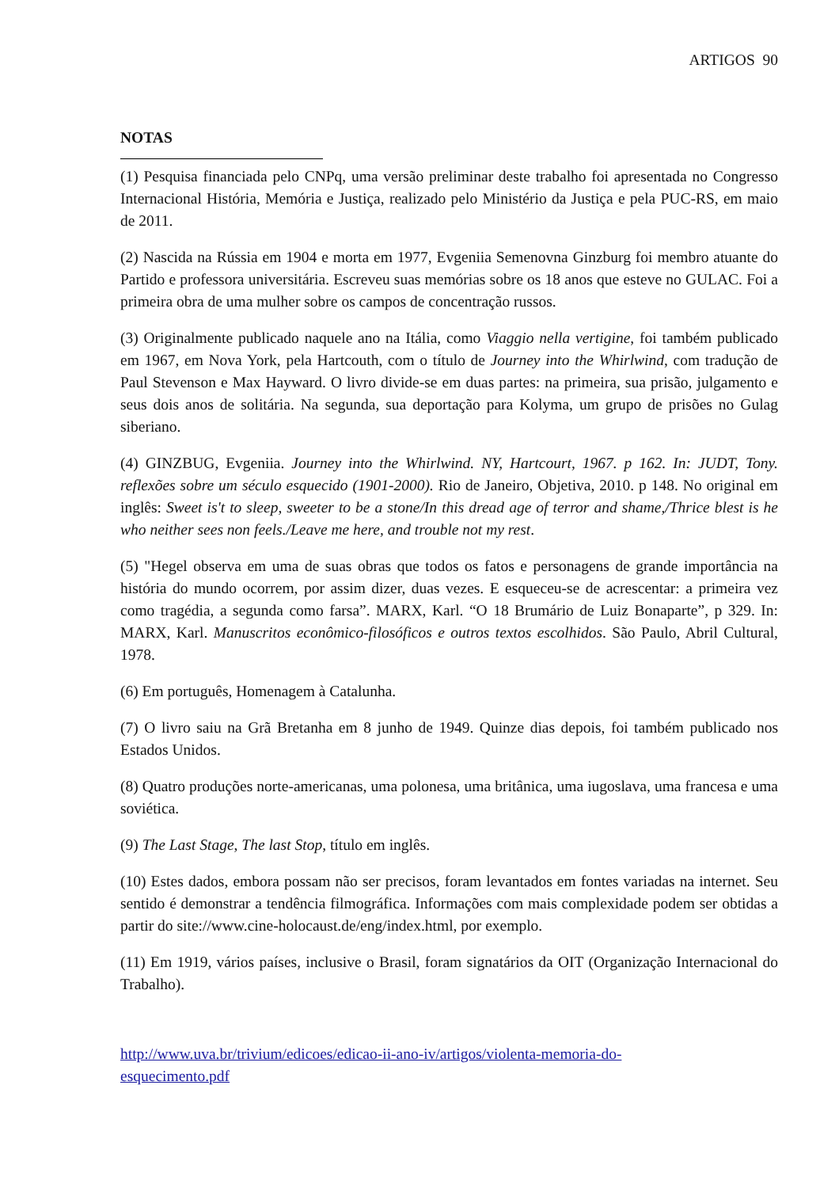ARTIGOS 90
NOTAS
(1) Pesquisa financiada pelo CNPq, uma versão preliminar deste trabalho foi apresentada no Congresso Internacional História, Memória e Justiça, realizado pelo Ministério da Justiça e pela PUC-RS, em maio de 2011.
(2) Nascida na Rússia em 1904 e morta em 1977, Evgeniia Semenovna Ginzburg foi membro atuante do Partido e professora universitária. Escreveu suas memórias sobre os 18 anos que esteve no GULAC. Foi a primeira obra de uma mulher sobre os campos de concentração russos.
(3) Originalmente publicado naquele ano na Itália, como Viaggio nella vertigine, foi também publicado em 1967, em Nova York, pela Hartcouth, com o título de Journey into the Whirlwind, com tradução de Paul Stevenson e Max Hayward. O livro divide-se em duas partes: na primeira, sua prisão, julgamento e seus dois anos de solitária. Na segunda, sua deportação para Kolyma, um grupo de prisões no Gulag siberiano.
(4) GINZBUG, Evgeniia. Journey into the Whirlwind. NY, Hartcourt, 1967. p 162. In: JUDT, Tony. reflexões sobre um século esquecido (1901-2000). Rio de Janeiro, Objetiva, 2010. p 148. No original em inglês: Sweet is't to sleep, sweeter to be a stone/In this dread age of terror and shame,/Thrice blest is he who neither sees non feels./Leave me here, and trouble not my rest.
(5) "Hegel observa em uma de suas obras que todos os fatos e personagens de grande importância na história do mundo ocorrem, por assim dizer, duas vezes. E esqueceu-se de acrescentar: a primeira vez como tragédia, a segunda como farsa”. MARX, Karl. “O 18 Brumário de Luiz Bonaparte”, p 329. In: MARX, Karl. Manuscritos econômico-filosóficos e outros textos escolhidos. São Paulo, Abril Cultural, 1978.
(6) Em português, Homenagem à Catalunha.
(7) O livro saiu na Grã Bretanha em 8 junho de 1949. Quinze dias depois, foi também publicado nos Estados Unidos.
(8) Quatro produções norte-americanas, uma polonesa, uma britânica, uma iugoslava, uma francesa e uma soviética.
(9) The Last Stage, The last Stop, título em inglês.
(10) Estes dados, embora possam não ser precisos, foram levantados em fontes variadas na internet. Seu sentido é demonstrar a tendência filmográfica. Informações com mais complexidade podem ser obtidas a partir do site://www.cine-holocaust.de/eng/index.html, por exemplo.
(11) Em 1919, vários países, inclusive o Brasil, foram signatários da OIT (Organização Internacional do Trabalho).
http://www.uva.br/trivium/edicoes/edicao-ii-ano-iv/artigos/violenta-memoria-do-
esquecimento.pdf